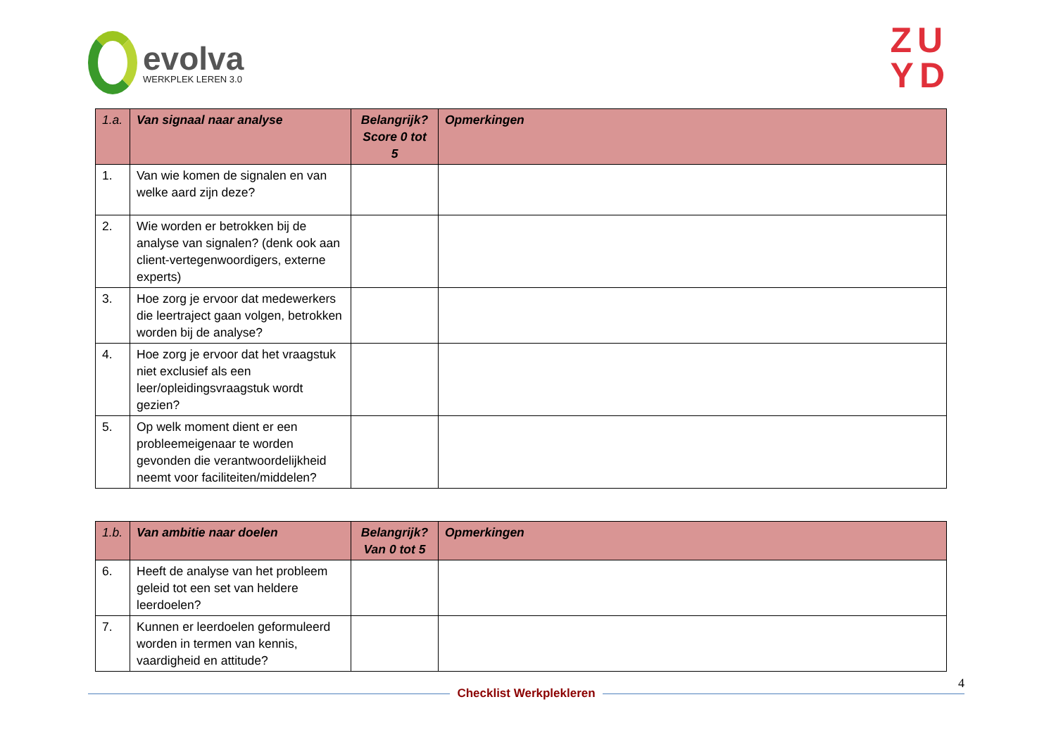evolva
WERKPLEK LEREN 3.0
ZU
YD
| 1.a. | Van signaal naar analyse | Belangrijk? Score 0 tot 5 | Opmerkingen |
| --- | --- | --- | --- |
| 1. | Van wie komen de signalen en van welke aard zijn deze? | | |
| 2. | Wie worden er betrokken bij de analyse van signalen? (denk ook aan client-vertegenwoordigers, externe experts) | | |
| 3. | Hoe zorg je ervoor dat medewerkers die leertraject gaan volgen, betrokken worden bij de analyse? | | |
| 4. | Hoe zorg je ervoor dat het vraagstuk niet exclusief als een leer/opleidingsvraagstuk wordt gezien? | | |
| 5. | Op welk moment dient er een probleemeigenaar te worden gevonden die verantwoordelijkheid neemt voor faciliteiten/middelen? | | |
| 1.b. | Van ambitie naar doelen | Belangrijk? Van 0 tot 5 | Opmerkingen |
| --- | --- | --- | --- |
| 6. | Heeft de analyse van het probleem geleid tot een set van heldere leerdoelen? | | |
| 7. | Kunnen er leerdoelen geformuleerd worden in termen van kennis, vaardigheid en attitude? | | |
4
Checklist Werkplekleren